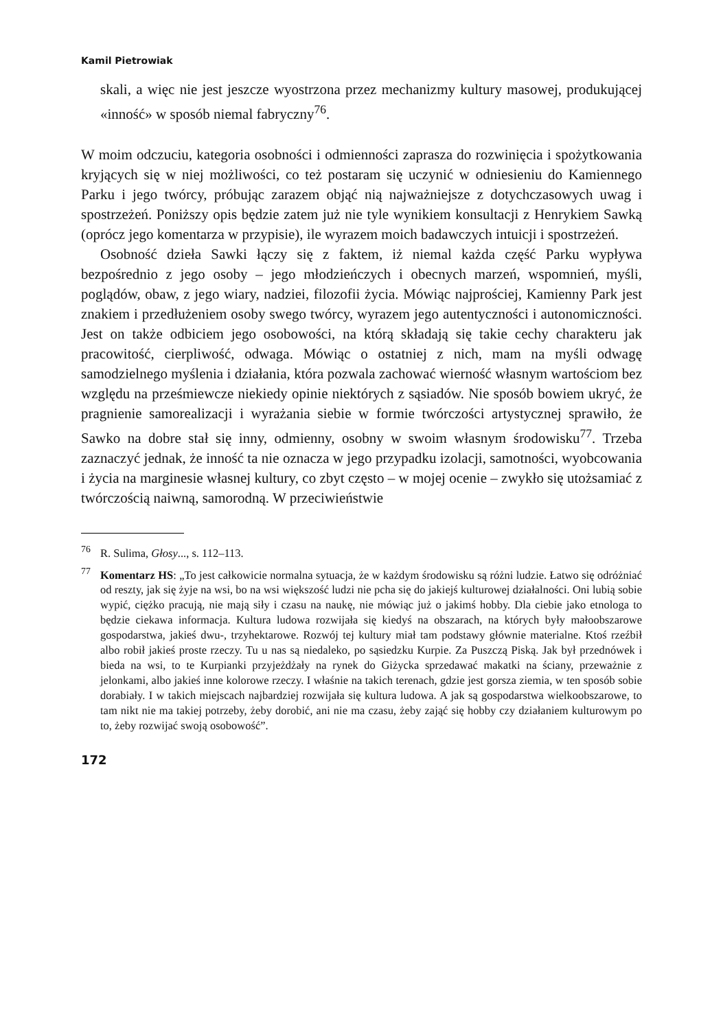Kamil Pietrowiak
skali, a więc nie jest jeszcze wyostrzona przez mechanizmy kultury masowej, produkującej «inność» w sposób niemal fabryczny<sup>76</sup>.
W moim odczuciu, kategoria osobności i odmienności zaprasza do rozwinięcia i spożytkowania kryjących się w niej możliwości, co też postaram się uczynić w odniesieniu do Kamiennego Parku i jego twórcy, próbując zarazem objąć nią najważniejsze z dotychczasowych uwag i spostrzeżeń. Poniższy opis będzie zatem już nie tyle wynikiem konsultacji z Henrykiem Sawką (oprócz jego komentarza w przypisie), ile wyrazem moich badawczych intuicji i spostrzeżeń.
Osobność dzieła Sawki łączy się z faktem, iż niemal każda część Parku wypływa bezpośrednio z jego osoby – jego młodzieńczych i obecnych marzeń, wspomnień, myśli, poglądów, obaw, z jego wiary, nadziei, filozofii życia. Mówiąc najprościej, Kamienny Park jest znakiem i przedłużeniem osoby swego twórcy, wyrazem jego autentyczności i autonomiczności. Jest on także odbiciem jego osobowości, na którą składają się takie cechy charakteru jak pracowitość, cierpliwość, odwaga. Mówiąc o ostatniej z nich, mam na myśli odwagę samodzielnego myślenia i działania, która pozwala zachować wierność własnym wartościom bez względu na prześmiewcze niekiedy opinie niektórych z sąsiadów. Nie sposób bowiem ukryć, że pragnienie samorealizacji i wyrażania siebie w formie twórczości artystycznej sprawiło, że Sawko na dobre stał się inny, odmienny, osobny w swoim własnym środowisku<sup>77</sup>. Trzeba zaznaczyć jednak, że inność ta nie oznacza w jego przypadku izolacji, samotności, wyobcowania i życia na marginesie własnej kultury, co zbyt często – w mojej ocenie – zwykło się utożsamiać z twórczością naiwną, samorodną. W przeciwieństwie
<sup>76</sup> R. Sulima, Głosy..., s. 112–113.
<sup>77</sup> Komentarz HS: „To jest całkowicie normalna sytuacja, że w każdym środowisku są różni ludzie. Łatwo się odróżniać od reszty, jak się żyje na wsi, bo na wsi większość ludzi nie pcha się do jakiejś kulturowej działalności. Oni lubią sobie wypić, ciężko pracują, nie mają siły i czasu na naukę, nie mówiąc już o jakimś hobby. Dla ciebie jako etnologa to będzie ciekawa informacja. Kultura ludowa rozwijała się kiedyś na obszarach, na których były małoobszarowe gospodarstwa, jakieś dwu-, trzyhektarowe. Rozwój tej kultury miał tam podstawy głównie materialne. Ktoś rzeźbił albo robił jakieś proste rzeczy. Tu u nas są niedaleko, po sąsiedzku Kurpie. Za Puszczą Piską. Jak był przednówek i bieda na wsi, to te Kurpianki przyjeżdżały na rynek do Giżycka sprzedawać makatki na ściany, przeważnie z jelonkami, albo jakieś inne kolorowe rzeczy. I właśnie na takich terenach, gdzie jest gorsza ziemia, w ten sposób sobie dorabiały. I w takich miejscach najbardziej rozwijała się kultura ludowa. A jak są gospodarstwa wielkoobszarowe, to tam nikt nie ma takiej potrzeby, żeby dorobić, ani nie ma czasu, żeby zająć się hobby czy działaniem kulturowym po to, żeby rozwijać swoją osobowość”.
172